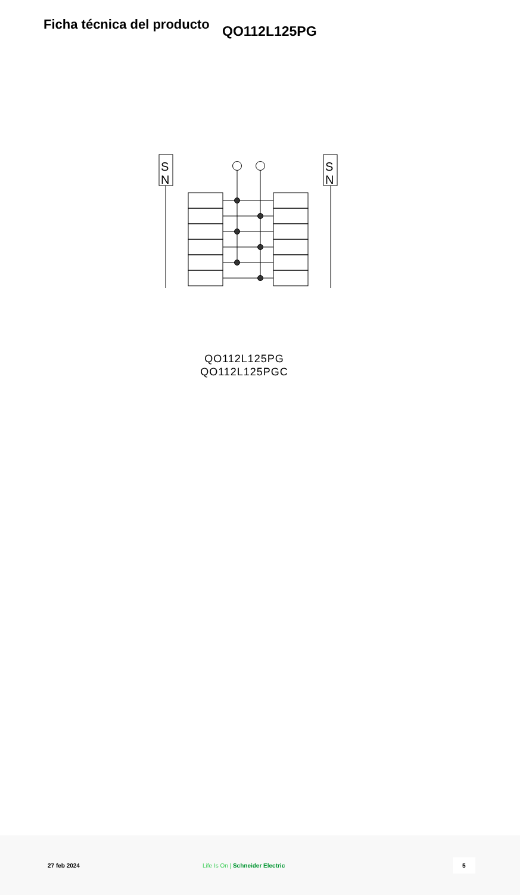Ficha técnica del producto
QO112L125PG
S
N
S
N
QO112L125PG
QO112L125PGC
27 feb 2024 Life Is On | Schneider Electric 5